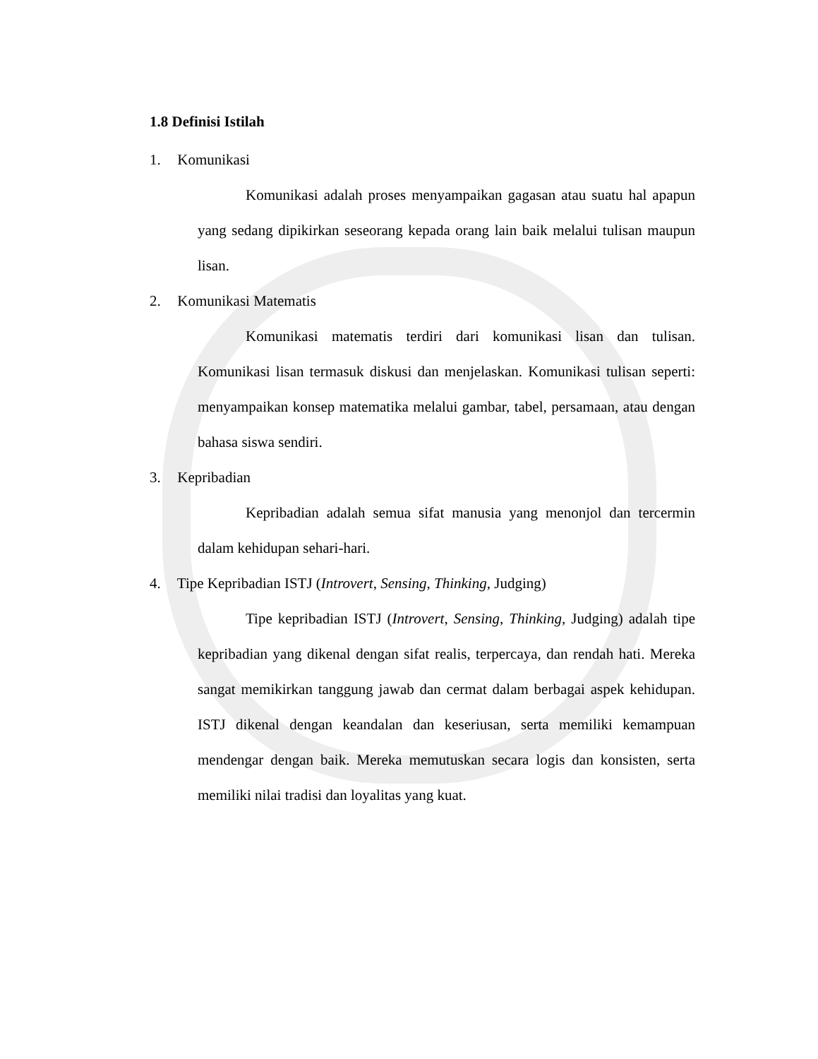1.8 Definisi Istilah
1. Komunikasi
Komunikasi adalah proses menyampaikan gagasan atau suatu hal apapun yang sedang dipikirkan seseorang kepada orang lain baik melalui tulisan maupun lisan.
2. Komunikasi Matematis
Komunikasi matematis terdiri dari komunikasi lisan dan tulisan. Komunikasi lisan termasuk diskusi dan menjelaskan. Komunikasi tulisan seperti: menyampaikan konsep matematika melalui gambar, tabel, persamaan, atau dengan bahasa siswa sendiri.
3. Kepribadian
Kepribadian adalah semua sifat manusia yang menonjol dan tercermin dalam kehidupan sehari-hari.
4. Tipe Kepribadian ISTJ (Introvert, Sensing, Thinking, Judging)
Tipe kepribadian ISTJ (Introvert, Sensing, Thinking, Judging) adalah tipe kepribadian yang dikenal dengan sifat realis, terpercaya, dan rendah hati. Mereka sangat memikirkan tanggung jawab dan cermat dalam berbagai aspek kehidupan. ISTJ dikenal dengan keandalan dan keseriusan, serta memiliki kemampuan mendengar dengan baik. Mereka memutuskan secara logis dan konsisten, serta memiliki nilai tradisi dan loyalitas yang kuat.